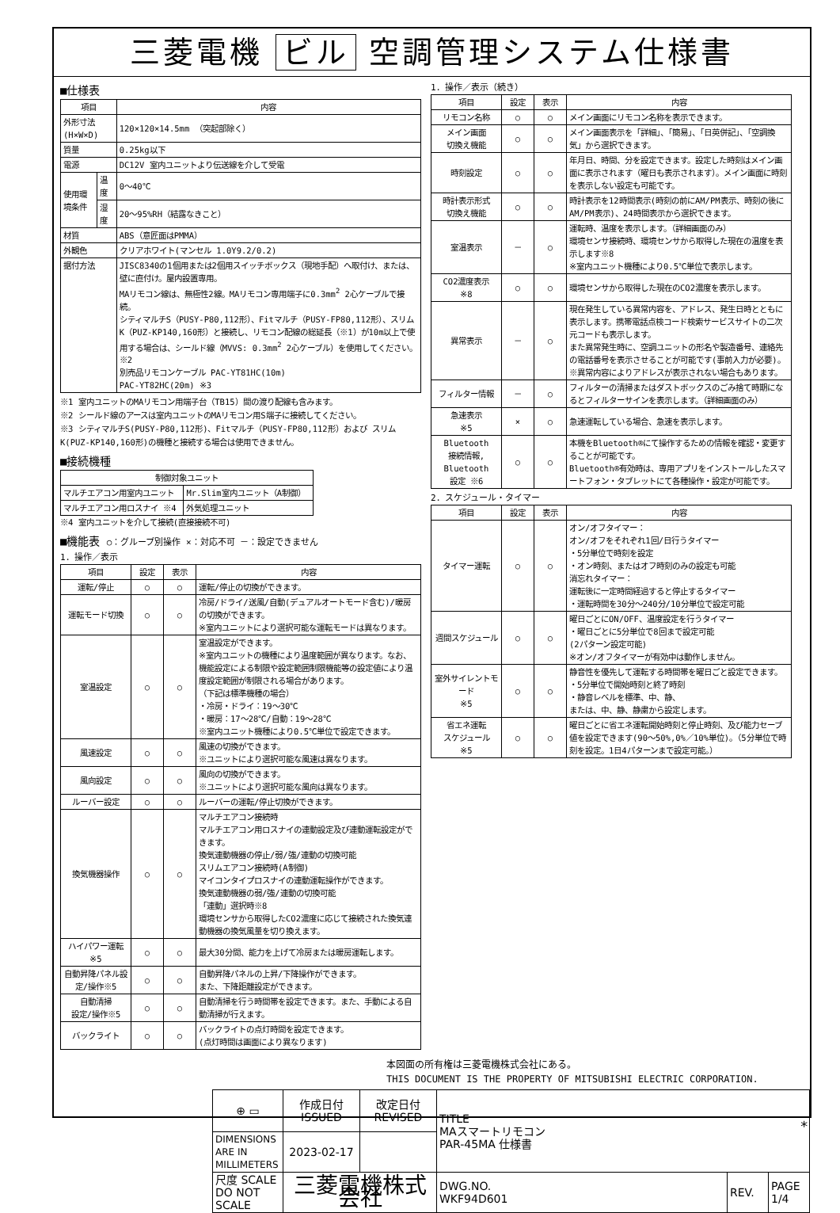三菱電機 ビル 空調管理システム仕様書
■仕様表
| 項目 | | 内容 |
| --- | --- | --- |
| 外形寸法(H×W×D) | | 120×120×14.5mm （突起部除く） |
| 質量 | | 0.25kg以下 |
| 電源 | | DC12V 室内ユニットより伝送線を介して受電 |
| 使用環境条件 | 温度 | 0～40℃ |
| | 湿度 | 20～95%RH（結露なきこと） |
| 材質 | | ABS（意匠面はPMMA） |
| 外観色 | | クリアホワイト(マンセル 1.0Y9.2/0.2) |
| 据付方法 | | JISC8340の1個用または2個用スイッチボックス（現地手配）へ取付け、または、壁に直付け。屋内設置専用。 MAリモコン線は、無極性2線。MAリモコン専用端子に0.3mm<sup>2</sup> 2心ケーブルで接続。 シティマルチS（PUSY-P80,112形）、Fitマルチ（PUSY-FP80,112形）、スリムK（PUZ-KP140,160形）と接続し、リモコン配線の総延長（※1）が10m以上で使用する場合は、シールド線（MVVS: 0.3mm<sup>2</sup> 2心ケーブル）を使用してください。※2 別売品リモコンケーブル PAC-YT81HC(10m) PAC-YT82HC(20m) ※3 |
※1 室内ユニットのMAリモコン用端子台（TB15）間の渡り配線も含みます。
※2 シールド線のアースは室内ユニットのMAリモコン用S端子に接続してください。
※3 シティマルチS(PUSY-P80,112形)、Fitマルチ（PUSY-FP80,112形）および スリムK(PUZ-KP140,160形)の機種と接続する場合は使用できません。
■接続機種
| 制御対象ユニット | |
| --- | --- |
| マルチエアコン用室内ユニット | Mr.Slim室内ユニット（A制御） |
| マルチエアコン用ロスナイ ※4 | 外気処理ユニット |
※4 室内ユニットを介して接続(直接接続不可)
■機能表 ○：グループ別操作 ×：対応不可 －：設定できません
1．操作／表示
| 項目 | 設定 | 表示 | 内容 |
| --- | --- | --- | --- |
| 運転/停止 | ○ | ○ | 運転/停止の切換ができます。 |
| 運転モード切換 | ○ | ○ | 冷房/ドライ/送風/自動(デュアルオートモード含む)/暖房の切換ができます。 ※室内ユニットにより選択可能な運転モードは異なります。 |
| 室温設定 | ○ | ○ | 室温設定ができます。 ※室内ユニットの機種により温度範囲が異なります。なお、機能設定による制限や設定範囲制限機能等の設定値により温度設定範囲が制限される場合があります。 （下記は標準機種の場合） ・冷房・ドライ：19～30℃ ・暖房：17～28℃/自動：19～28℃ ※室内ユニット機種により0.5℃単位で設定できます。 |
| 風速設定 | ○ | ○ | 風速の切換ができます。 ※ユニットにより選択可能な風速は異なります。 |
| 風向設定 | ○ | ○ | 風向の切換ができます。 ※ユニットにより選択可能な風向は異なります。 |
| ルーバー設定 | ○ | ○ | ルーバーの運転/停止切換ができます。 |
| 換気機器操作 | ○ | ○ | マルチエアコン接続時 マルチエアコン用ロスナイの連動設定及び連動運転設定ができます。 換気連動機器の停止/弱/強/連動の切換可能 スリムエアコン接続時(A制御) マイコンタイプロスナイの連動運転操作ができます。 換気連動機器の弱/強/連動の切換可能 「連動」選択時※8 環境センサから取得したCO2濃度に応じて接続された換気連動機器の換気風量を切り換えます。 |
| ハイパワー運転 ※5 | ○ | ○ | 最大30分間、能力を上げて冷房または暖房運転します。 |
| 自動昇降パネル設定/操作※5 | ○ | ○ | 自動昇降パネルの上昇/下降操作ができます。 また、下降距離設定ができます。 |
| 自動清掃 設定/操作※5 | ○ | ○ | 自動清掃を行う時間帯を設定できます。また、手動による自動清掃が行えます。 |
| バックライト | ○ | ○ | バックライトの点灯時間を設定できます。 (点灯時間は画面により異なります) |
1．操作／表示（続き）
| 項目 | 設定 | 表示 | 内容 |
| --- | --- | --- | --- |
| リモコン名称 | ○ | ○ | メイン画面にリモコン名称を表示できます。 |
| メイン画面 切換え機能 | ○ | ○ | メイン画面表示を「詳細」、「簡易」、「日英併記」、「空調換気」から選択できます。 |
| 時刻設定 | ○ | ○ | 年月日、時間、分を設定できます。設定した時刻はメイン画面に表示されます（曜日も表示されます）。メイン画面に時刻を表示しない設定も可能です。 |
| 時計表示形式 切換え機能 | ○ | ○ | 時計表示を12時間表示(時刻の前にAM/PM表示、時刻の後にAM/PM表示)、24時間表示から選択できます。 |
| 室温表示 | － | ○ | 運転時、温度を表示します。（詳細画面のみ） 環境センサ接続時、環境センサから取得した現在の温度を表示します※8 ※室内ユニット機種により0.5℃単位で表示します。 |
| CO2濃度表示 ※8 | ○ | ○ | 環境センサから取得した現在のCO2濃度を表示します。 |
| 異常表示 | － | ○ | 現在発生している異常内容を、アドレス、発生日時とともに表示します。携帯電話点検コード検索サービスサイトの二次元コードも表示します。 また異常発生時に、空調ユニットの形名や製造番号、連絡先の電話番号を表示させることが可能です(事前入力が必要)。 ※異常内容によりアドレスが表示されない場合もあります。 |
| フィルター情報 | － | ○ | フィルターの清掃またはダストボックスのごみ捨て時期になるとフィルターサインを表示します。（詳細画面のみ） |
| 急速表示 ※5 | × | ○ | 急速運転している場合、急速を表示します。 |
| Bluetooth 接続情報, Bluetooth 設定 ※6 | ○ | ○ | 本機をBluetooth®にて操作するための情報を確認・変更することが可能です。 Bluetooth®有効時は、専用アプリをインストールしたスマートフォン・タブレットにて各種操作・設定が可能です。 |
2．スケジュール・タイマー
| 項目 | 設定 | 表示 | 内容 |
| --- | --- | --- | --- |
| タイマー運転 | ○ | ○ | オン/オフタイマー： オン/オフをそれぞれ1回/日行うタイマー ・5分単位で時刻を設定 ・オン時刻、またはオフ時刻のみの設定も可能 消忘れタイマー： 運転後に一定時間経過すると停止するタイマー ・運転時間を30分～240分/10分単位で設定可能 |
| 週間スケジュール | ○ | ○ | 曜日ごとにON/OFF、温度設定を行うタイマー ・曜日ごとに5分単位で8回まで設定可能 (2パターン設定可能) ※オン/オフタイマーが有効中は動作しません。 |
| 室外サイレントモード ※5 | ○ | ○ | 静音性を優先して運転する時間帯を曜日ごと設定できます。 ・5分単位で開始時刻と終了時刻 ・静音レベルを標準、中、静、 または、中、静、静粛から設定します。 |
| 省エネ運転 スケジュール ※5 | ○ | ○ | 曜日ごとに省エネ運転開始時刻と停止時刻、及び能力セーブ値を設定できます(90～50%,0%／10%単位)。（5分単位で時刻を設定。1日4パターンまで設定可能。） |
本図面の所有権は三菱電機株式会社にある。
THIS DOCUMENT IS THE PROPERTY OF MITSUBISHI ELECTRIC CORPORATION.
| ⊕ ▭ | 作成日付 ISSUED | 改定日付 REVISED | TITLE MAスマートリモコン PAR-45MA 仕様書 | | |
| DIMENSIONS ARE IN MILLIMETERS | 2023-02-17 | | | | |
| 尺度 SCALE DO NOT SCALE | 三菱電機株式会社 | | DWG.NO. WKF94D601 | REV. | PAGE 1/4 |
*